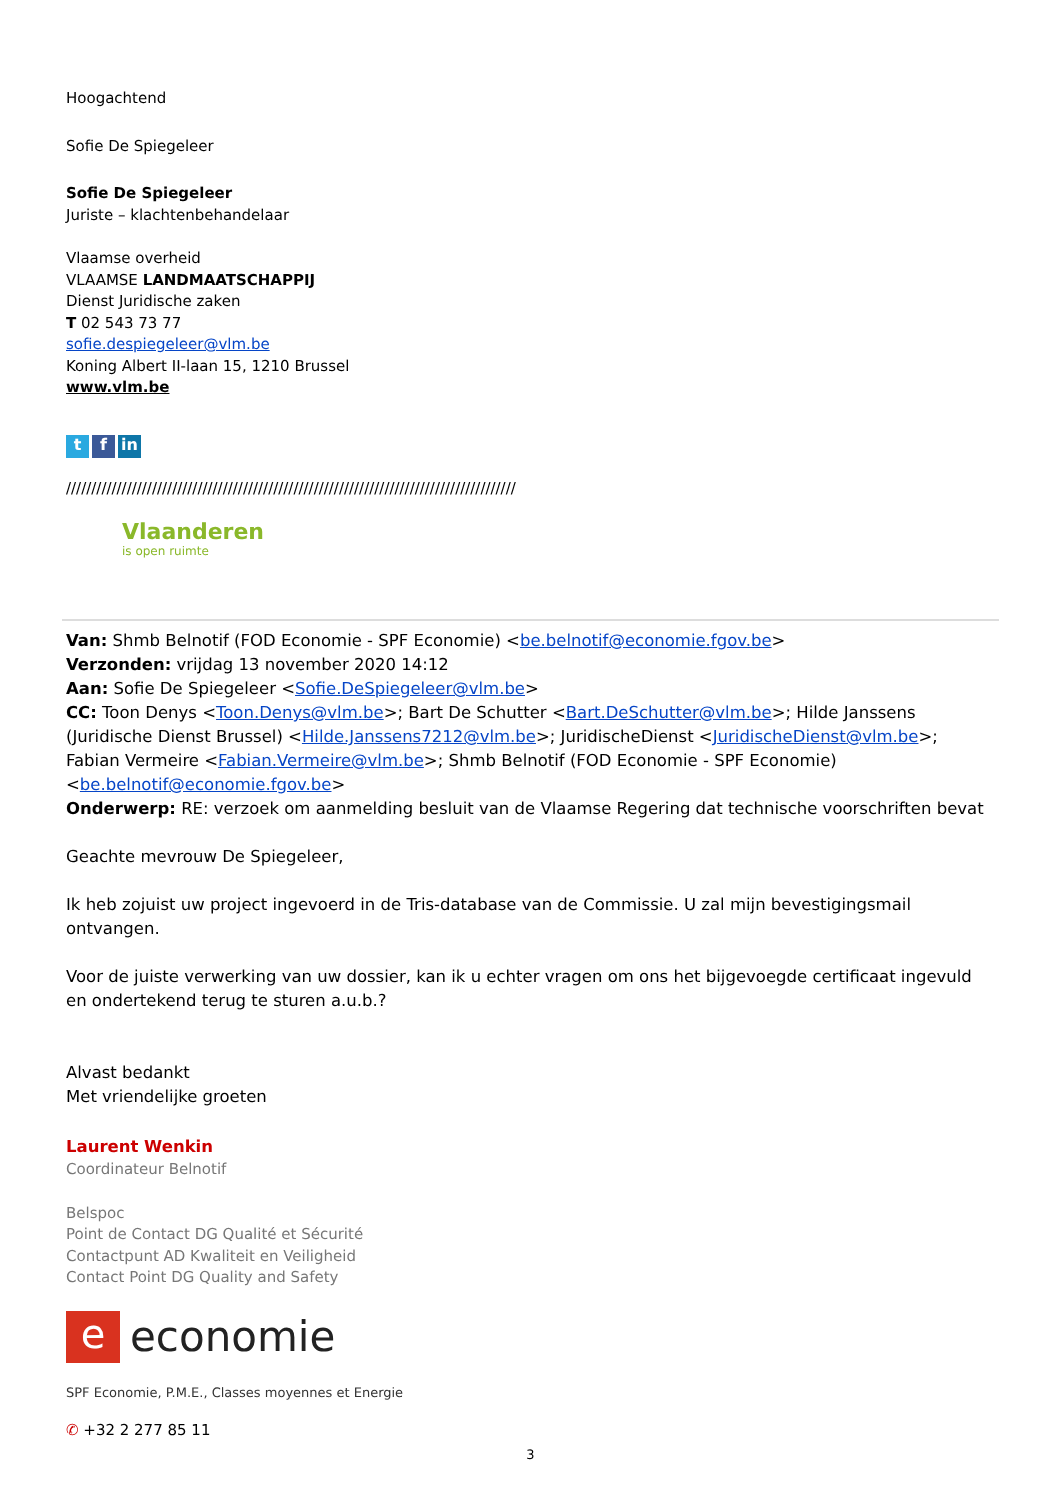Hoogachtend
Sofie De Spiegeleer
Sofie De Spiegeleer
Juriste – klachtenbehandelaar
Vlaamse overheid
VLAAMSE LANDMAATSCHAPPIJ
Dienst Juridische zaken
T 02 543 73 77
sofie.despiegeleer@vlm.be
Koning Albert II-laan 15, 1210 Brussel
www.vlm.be
t f in
/////////////////////////////////////////////////////////////////////////////////////////
Vlaanderen
is open ruimte
Van: Shmb Belnotif (FOD Economie - SPF Economie) <be.belnotif@economie.fgov.be>
Verzonden: vrijdag 13 november 2020 14:12
Aan: Sofie De Spiegeleer <Sofie.DeSpiegeleer@vlm.be>
CC: Toon Denys <Toon.Denys@vlm.be>; Bart De Schutter <Bart.DeSchutter@vlm.be>; Hilde Janssens (Juridische Dienst Brussel) <Hilde.Janssens7212@vlm.be>; JuridischeDienst <JuridischeDienst@vlm.be>; Fabian Vermeire <Fabian.Vermeire@vlm.be>; Shmb Belnotif (FOD Economie - SPF Economie) <be.belnotif@economie.fgov.be>
Onderwerp: RE: verzoek om aanmelding besluit van de Vlaamse Regering dat technische voorschriften bevat
Geachte mevrouw De Spiegeleer,
Ik heb zojuist uw project ingevoerd in de Tris-database van de Commissie. U zal mijn bevestigingsmail ontvangen.
Voor de juiste verwerking van uw dossier, kan ik u echter vragen om ons het bijgevoegde certificaat ingevuld en ondertekend terug te sturen a.u.b.?
Alvast bedankt
Met vriendelijke groeten
Laurent Wenkin
Coordinateur Belnotif
Belspoc
Point de Contact DG Qualité et Sécurité
Contactpunt AD Kwaliteit en Veiligheid
Contact Point DG Quality and Safety
eeconomie
SPF Economie, P.M.E., Classes moyennes et Energie
✆ +32 2 277 85 11
3